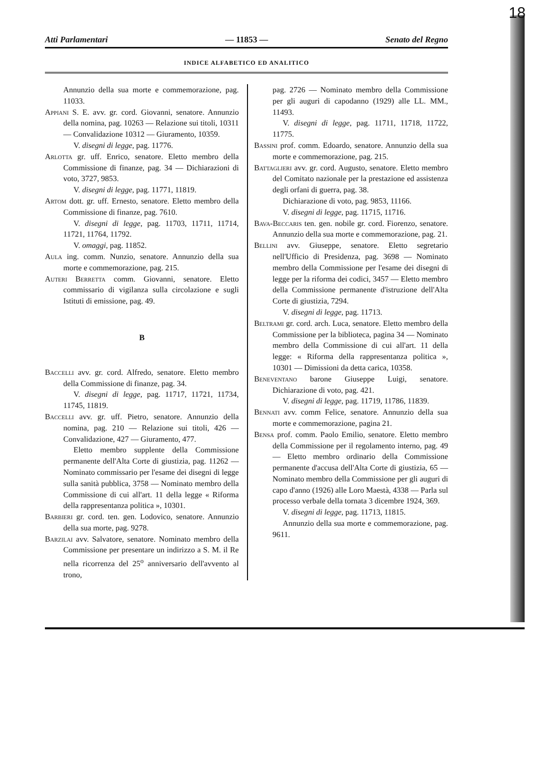18
Atti Parlamentari — 11853 — Senato del Regno
INDICE ALFABETICO ED ANALITICO
Annunzio della sua morte e commemorazione, pag. 11033.
Appiani S. E. avv. gr. cord. Giovanni, senatore. Annunzio della nomina, pag. 10263 — Relazione sui titoli, 10311 — Convalidazione 10312 — Giuramento, 10359.
V. disegni di legge, pag. 11776.
Arlotta gr. uff. Enrico, senatore. Eletto membro della Commissione di finanze, pag. 34 — Dichiarazioni di voto, 3727, 9853.
V. disegni di legge, pag. 11771, 11819.
Artom dott. gr. uff. Ernesto, senatore. Eletto membro della Commissione di finanze, pag. 7610.
V. disegni di legge, pag. 11703, 11711, 11714, 11721, 11764, 11792.
V. omaggi, pag. 11852.
Aula ing. comm. Nunzio, senatore. Annunzio della sua morte e commemorazione, pag. 215.
Auteri Berretta comm. Giovanni, senatore. Eletto commissario di vigilanza sulla circolazione e sugli Istituti di emissione, pag. 49.
B
Baccelli avv. gr. cord. Alfredo, senatore. Eletto membro della Commissione di finanze, pag. 34.
V. disegni di legge, pag. 11717, 11721, 11734, 11745, 11819.
Baccelli avv. gr. uff. Pietro, senatore. Annunzio della nomina, pag. 210 — Relazione sui titoli, 426 — Convalidazione, 427 — Giuramento, 477.
Eletto membro supplente della Commissione permanente dell'Alta Corte di giustizia, pag. 11262 — Nominato commissario per l'esame dei disegni di legge sulla sanità pubblica, 3758 — Nominato membro della Commissione di cui all'art. 11 della legge « Riforma della rappresentanza politica », 10301.
Barbieri gr. cord. ten. gen. Lodovico, senatore. Annunzio della sua morte, pag. 9278.
Barzilai avv. Salvatore, senatore. Nominato membro della Commissione per presentare un indirizzo a S. M. il Re nella ricorrenza del 25<sup>o</sup> anniversario dell'avvento al trono,
pag. 2726 — Nominato membro della Commissione per gli auguri di capodanno (1929) alle LL. MM., 11493.
V. disegni di legge, pag. 11711, 11718, 11722, 11775.
Bassini prof. comm. Edoardo, senatore. Annunzio della sua morte e commemorazione, pag. 215.
Battaglieri avv. gr. cord. Augusto, senatore. Eletto membro del Comitato nazionale per la prestazione ed assistenza degli orfani di guerra, pag. 38.
Dichiarazione di voto, pag. 9853, 11166.
V. disegni di legge, pag. 11715, 11716.
Bava-Beccaris ten. gen. nobile gr. cord. Fiorenzo, senatore. Annunzio della sua morte e commemorazione, pag. 21.
Bellini avv. Giuseppe, senatore. Eletto segretario nell'Ufficio di Presidenza, pag. 3698 — Nominato membro della Commissione per l'esame dei disegni di legge per la riforma dei codici, 3457 — Eletto membro della Commissione permanente d'istruzione dell'Alta Corte di giustizia, 7294.
V. disegni di legge, pag. 11713.
Beltrami gr. cord. arch. Luca, senatore. Eletto membro della Commissione per la biblioteca, pagina 34 — Nominato membro della Commissione di cui all'art. 11 della legge: « Riforma della rappresentanza politica », 10301 — Dimissioni da detta carica, 10358.
Beneventano barone Giuseppe Luigi, senatore. Dichiarazione di voto, pag. 421.
V. disegni di legge, pag. 11719, 11786, 11839.
Bennati avv. comm Felice, senatore. Annunzio della sua morte e commemorazione, pagina 21.
Bensa prof. comm. Paolo Emilio, senatore. Eletto membro della Commissione per il regolamento interno, pag. 49 — Eletto membro ordinario della Commissione permanente d'accusa dell'Alta Corte di giustizia, 65 — Nominato membro della Commissione per gli auguri di capo d'anno (1926) alle Loro Maestà, 4338 — Parla sul processo verbale della tornata 3 dicembre 1924, 369.
V. disegni di legge, pag. 11713, 11815.
Annunzio della sua morte e commemorazione, pag. 9611.